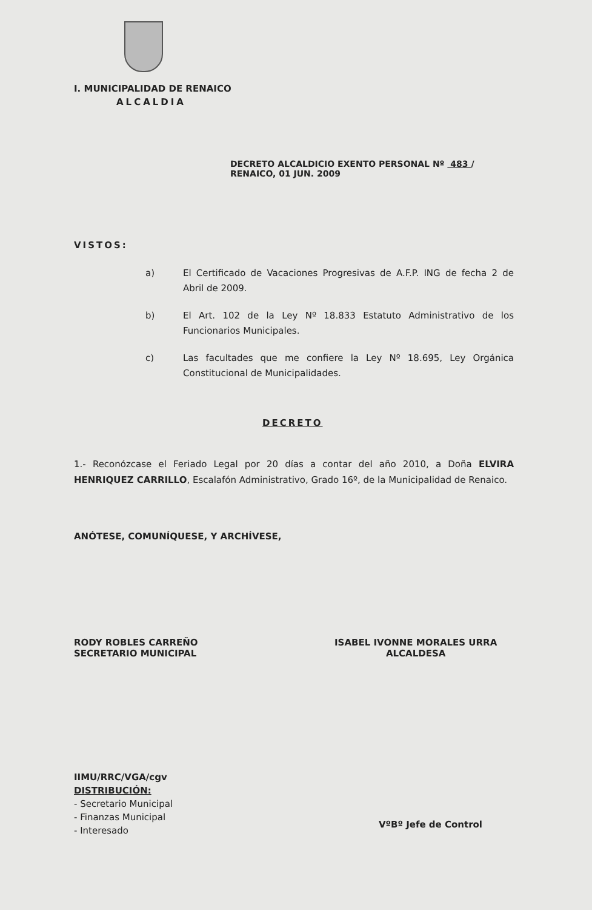I. MUNICIPALIDAD DE RENAICO
ALCALDIA
DECRETO ALCALDICIO EXENTO PERSONAL Nº 483 /
RENAICO, 01 JUN. 2009
VISTOS:
a) El Certificado de Vacaciones Progresivas de A.F.P. ING de fecha 2 de Abril de 2009.
b) El Art. 102 de la Ley Nº 18.833 Estatuto Administrativo de los Funcionarios Municipales.
c) Las facultades que me confiere la Ley Nº 18.695, Ley Orgánica Constitucional de Municipalidades.
DECRETO
1.- Reconózcase el Feriado Legal por 20 días a contar del año 2010, a Doña ELVIRA HENRIQUEZ CARRILLO, Escalafón Administrativo, Grado 16º, de la Municipalidad de Renaico.
ANÓTESE, COMUNÍQUESE, Y ARCHÍVESE,
RODY ROBLES CARREÑO
SECRETARIO MUNICIPAL
ISABEL IVONNE MORALES URRA
ALCALDESA
IIMU/RRC/VGA/cgv
DISTRIBUCIÓN:
- Secretario Municipal
- Finanzas Municipal
- Interesado
VºBº Jefe de Control